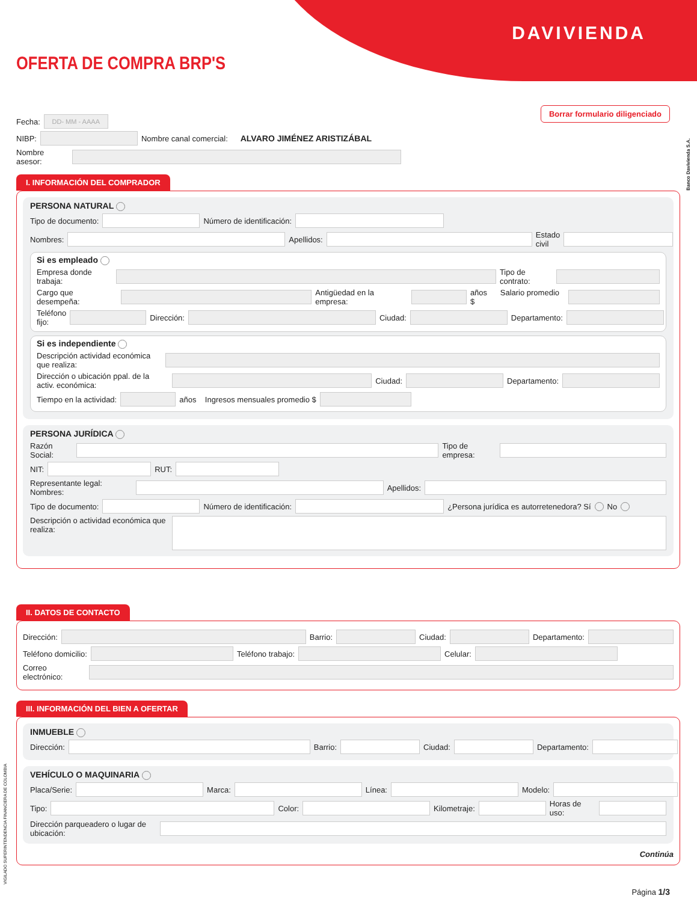DAVIVIENDA
OFERTA DE COMPRA BRP'S
Borrar formulario diligenciado
Banco Davivienda S.A.
Fecha: DD- MM - AAAA
NIBP: Nombre canal comercial: ALVARO JIMÉNEZ ARISTIZÁBAL
Nombre asesor:
I. INFORMACIÓN DEL COMPRADOR
PERSONA NATURAL
Tipo de documento: Número de identificación:
Nombres: Apellidos: Estado civil
Si es empleado
Empresa donde trabaja: Tipo de contrato:
Cargo que desempeña: Antigüedad en la empresa: años Salario promedio $
Teléfono fijo: Dirección: Ciudad: Departamento:
Si es independiente
Descripción actividad económica que realiza:
Dirección o ubicación ppal. de la activ. económica: Ciudad: Departamento:
Tiempo en la actividad: años Ingresos mensuales promedio $
PERSONA JURÍDICA
Razón Social: Tipo de empresa:
NIT: RUT:
Representante legal: Nombres: Apellidos:
Tipo de documento: Número de identificación: ¿Persona jurídica es autorretenedora? Sí No
Descripción o actividad económica que realiza:
II. DATOS DE CONTACTO
Dirección: Barrio: Ciudad: Departamento:
Teléfono domicilio: Teléfono trabajo: Celular:
Correo electrónico:
III. INFORMACIÓN DEL BIEN A OFERTAR
INMUEBLE
Dirección: Barrio: Ciudad: Departamento:
VEHÍCULO O MAQUINARIA
Placa/Serie: Marca: Línea: Modelo:
Tipo: Color: Kilometraje: Horas de uso:
Dirección parqueadero o lugar de ubicación:
Continúa
VIGILADO SUPERINTENDENCIA FINANCIERA DE COLOMBIA
Página 1/3